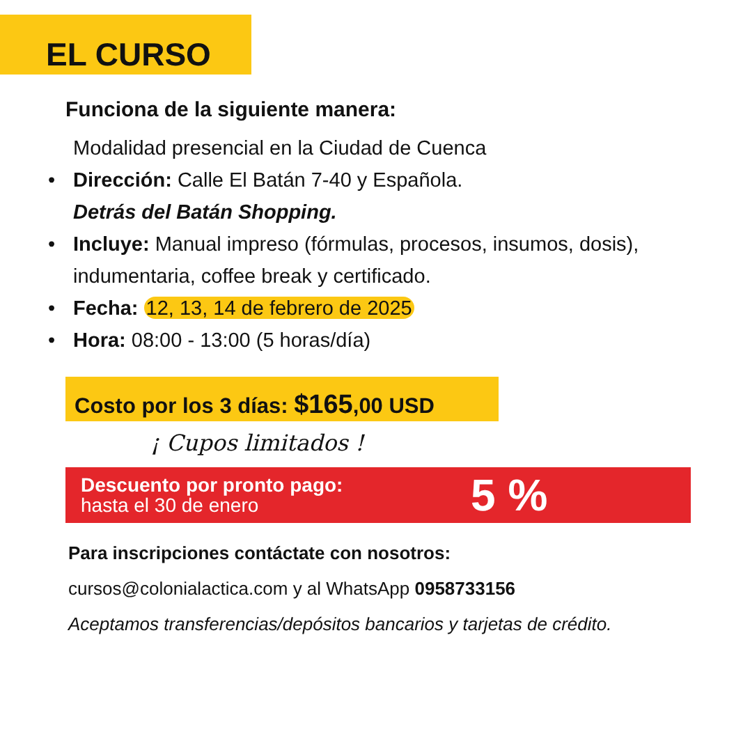EL CURSO
Funciona de la siguiente manera:
Modalidad presencial en la Ciudad de Cuenca
• Dirección: Calle El Batán 7-40 y Española.
Detrás del Batán Shopping.
• Incluye: Manual impreso (fórmulas, procesos, insumos, dosis), indumentaria, coffee break y certificado.
• Fecha: 12, 13, 14 de febrero de 2025
• Hora: 08:00 - 13:00 (5 horas/día)
Costo por los 3 días: $165,00 USD
¡ Cupos limitados !
Descuento por pronto pago:
hasta el 30 de enero
5 %
Para inscripciones contáctate con nosotros:
cursos@colonialactica.com y al WhatsApp 0958733156
Aceptamos transferencias/depósitos bancarios y tarjetas de crédito.